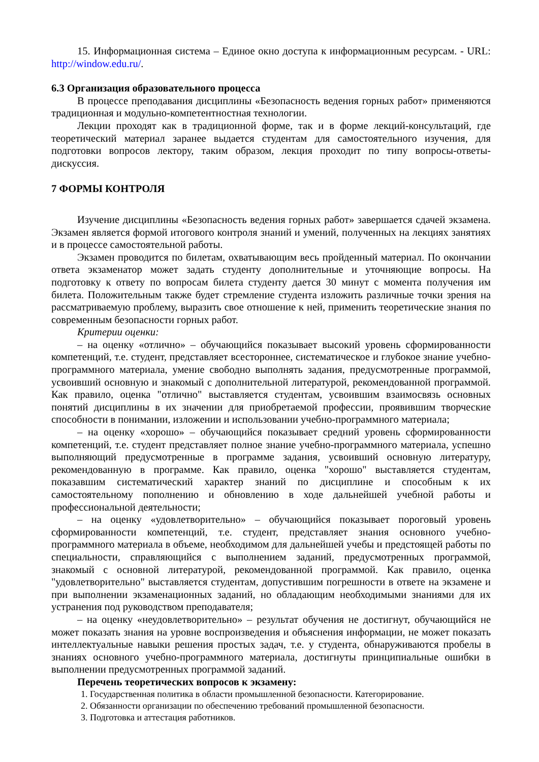15. Информационная система – Единое окно доступа к информационным ресурсам. - URL: http://window.edu.ru/.
6.3 Организация образовательного процесса
В процессе преподавания дисциплины «Безопасность ведения горных работ» применяются традиционная и модульно-компетентностная технологии.
Лекции проходят как в традиционной форме, так и в форме лекций-консультаций, где теоретический материал заранее выдается студентам для самостоятельного изучения, для подготовки вопросов лектору, таким образом, лекция проходит по типу вопросы-ответы-дискуссия.
7 ФОРМЫ КОНТРОЛЯ
Изучение дисциплины «Безопасность ведения горных работ» завершается сдачей экзамена. Экзамен является формой итогового контроля знаний и умений, полученных на лекциях занятиях и в процессе самостоятельной работы.
Экзамен проводится по билетам, охватывающим весь пройденный материал. По окончании ответа экзаменатор может задать студенту дополнительные и уточняющие вопросы. На подготовку к ответу по вопросам билета студенту дается 30 минут с момента получения им билета. Положительным также будет стремление студента изложить различные точки зрения на рассматриваемую проблему, выразить свое отношение к ней, применить теоретические знания по современным безопасности горных работ.
Критерии оценки:
– на оценку «отлично» – обучающийся показывает высокий уровень сформированности компетенций, т.е. студент, представляет всестороннее, систематическое и глубокое знание учебно-программного материала, умение свободно выполнять задания, предусмотренные программой, усвоивший основную и знакомый с дополнительной литературой, рекомендованной программой. Как правило, оценка "отлично" выставляется студентам, усвоившим взаимосвязь основных понятий дисциплины в их значении для приобретаемой профессии, проявившим творческие способности в понимании, изложении и использовании учебно-программного материала;
– на оценку «хорошо» – обучающийся показывает средний уровень сформированности компетенций, т.е. студент представляет полное знание учебно-программного материала, успешно выполняющий предусмотренные в программе задания, усвоивший основную литературу, рекомендованную в программе. Как правило, оценка "хорошо" выставляется студентам, показавшим систематический характер знаний по дисциплине и способным к их самостоятельному пополнению и обновлению в ходе дальнейшей учебной работы и профессиональной деятельности;
– на оценку «удовлетворительно» – обучающийся показывает пороговый уровень сформированности компетенций, т.е. студент, представляет знания основного учебно-программного материала в объеме, необходимом для дальнейшей учебы и предстоящей работы по специальности, справляющийся с выполнением заданий, предусмотренных программой, знакомый с основной литературой, рекомендованной программой. Как правило, оценка "удовлетворительно" выставляется студентам, допустившим погрешности в ответе на экзамене и при выполнении экзаменационных заданий, но обладающим необходимыми знаниями для их устранения под руководством преподавателя;
– на оценку «неудовлетворительно» – результат обучения не достигнут, обучающийся не может показать знания на уровне воспроизведения и объяснения информации, не может показать интеллектуальные навыки решения простых задач, т.е. у студента, обнаруживаются пробелы в знаниях основного учебно-программного материала, достигнуты принципиальные ошибки в выполнении предусмотренных программой заданий.
Перечень теоретических вопросов к экзамену:
1. Государственная политика в области промышленной безопасности. Категорирование.
2. Обязанности организации по обеспечению требований промышленной безопасности.
3. Подготовка и аттестация работников.